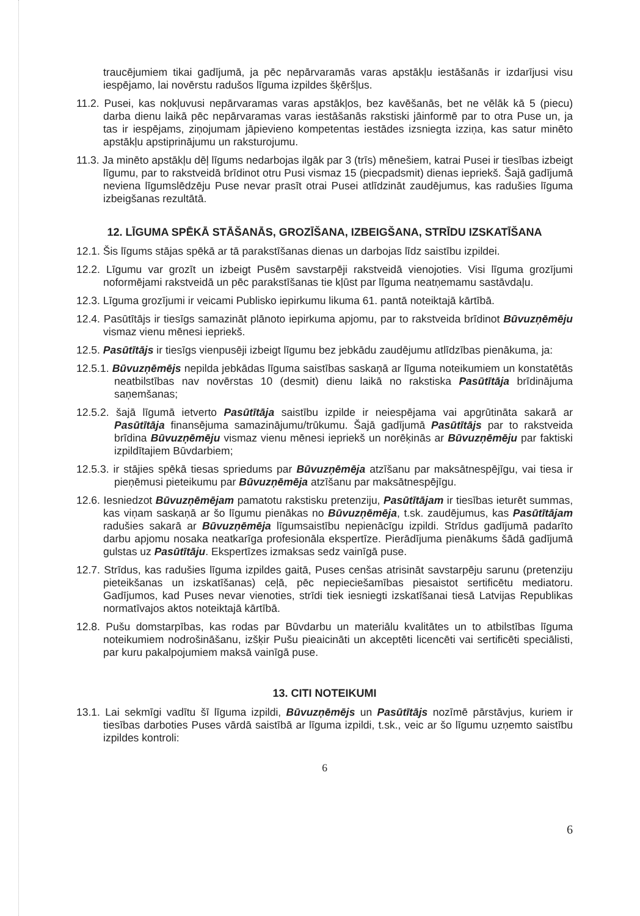traucējumiem tikai gadījumā, ja pēc nepārvaramās varas apstākļu iestāšanās ir izdarījusi visu iespējamo, lai novērstu radušos līguma izpildes šķēršļus.
11.2. Pusei, kas nokļuvusi nepārvaramas varas apstākļos, bez kavēšanās, bet ne vēlāk kā 5 (piecu) darba dienu laikā pēc nepārvaramas varas iestāšanās rakstiski jāinformē par to otra Puse un, ja tas ir iespējams, ziņojumam jāpievieno kompetentas iestādes izsniegta izziņa, kas satur minēto apstākļu apstiprinājumu un raksturojumu.
11.3. Ja minēto apstākļu dēļ līgums nedarbojas ilgāk par 3 (trīs) mēnešiem, katrai Pusei ir tiesības izbeigt līgumu, par to rakstveidā brīdinot otru Pusi vismaz 15 (piecpadsmit) dienas iepriekš. Šajā gadījumā neviena līgumslēdzēju Puse nevar prasīt otrai Pusei atlīdzināt zaudējumus, kas radušies līguma izbeigšanas rezultātā.
12. LĪGUMA SPĒKĀ STĀŠANĀS, GROZĪŠANA, IZBEIGŠANA, STRĪDU IZSKATĪŠANA
12.1. Šis līgums stājas spēkā ar tā parakstīšanas dienas un darbojas līdz saistību izpildei.
12.2. Līgumu var grozīt un izbeigt Pusēm savstarpēji rakstveidā vienojoties. Visi līguma grozījumi noformējami rakstveidā un pēc parakstīšanas tie kļūst par līguma neatņemamu sastāvdaļu.
12.3. Līguma grozījumi ir veicami Publisko iepirkumu likuma 61. pantā noteiktajā kārtībā.
12.4. Pasūtītājs ir tiesīgs samazināt plānoto iepirkuma apjomu, par to rakstveida brīdinot Būvuzņēmēju vismaz vienu mēnesi iepriekš.
12.5. Pasūtītājs ir tiesīgs vienpusēji izbeigt līgumu bez jebkādu zaudējumu atlīdzības pienākuma, ja:
12.5.1. Būvuzņēmējs nepilda jebkādas līguma saistības saskaņā ar līguma noteikumiem un konstatētās neatbilstības nav novērstas 10 (desmit) dienu laikā no rakstiska Pasūtītāja brīdinājuma saņemšanas;
12.5.2. šajā līgumā ietverto Pasūtītāja saistību izpilde ir neiespējama vai apgrūtināta sakarā ar Pasūtītāja finansējuma samazinājumu/trūkumu. Šajā gadījumā Pasūtītājs par to rakstveida brīdina Būvuzņēmēju vismaz vienu mēnesi iepriekš un norēķinās ar Būvuzņēmēju par faktiski izpildītajiem Būvdarbiem;
12.5.3. ir stājies spēkā tiesas spriedums par Būvuzņēmēja atzīšanu par maksātnespējīgu, vai tiesa ir pieņēmusi pieteikumu par Būvuzņēmēja atzīšanu par maksātnespējīgu.
12.6. Iesniedzot Būvuzņēmējam pamatotu rakstisku pretenziju, Pasūtītājam ir tiesības ieturēt summas, kas viņam saskaņā ar šo līgumu pienākas no Būvuzņēmēja, t.sk. zaudējumus, kas Pasūtītājam radušies sakarā ar Būvuzņēmēja līgumsaistību nepienācīgu izpildi. Strīdus gadījumā padarīto darbu apjomu nosaka neatkarīga profesionāla ekspertīze. Pierādījuma pienākums šādā gadījumā gulstas uz Pasūtītāju. Ekspertīzes izmaksas sedz vainīgā puse.
12.7. Strīdus, kas radušies līguma izpildes gaitā, Puses cenšas atrisināt savstarpēju sarunu (pretenziju pieteikšanas un izskatīšanas) ceļā, pēc nepieciešamības piesaistot sertificētu mediatoru. Gadījumos, kad Puses nevar vienoties, strīdi tiek iesniegti izskatīšanai tiesā Latvijas Republikas normatīvajos aktos noteiktajā kārtībā.
12.8. Pušu domstarpības, kas rodas par Būvdarbu un materiālu kvalitātes un to atbilstības līguma noteikumiem nodrošināšanu, izšķir Pušu pieaicināti un akceptēti licencēti vai sertificēti speciālisti, par kuru pakalpojumiem maksā vainīgā puse.
13. CITI NOTEIKUMI
13.1. Lai sekmīgi vadītu šī līguma izpildi, Būvuzņēmējs un Pasūtītājs nozīmē pārstāvjus, kuriem ir tiesības darboties Puses vārdā saistībā ar līguma izpildi, t.sk., veic ar šo līgumu uzņemto saistību izpildes kontroli:
6
6